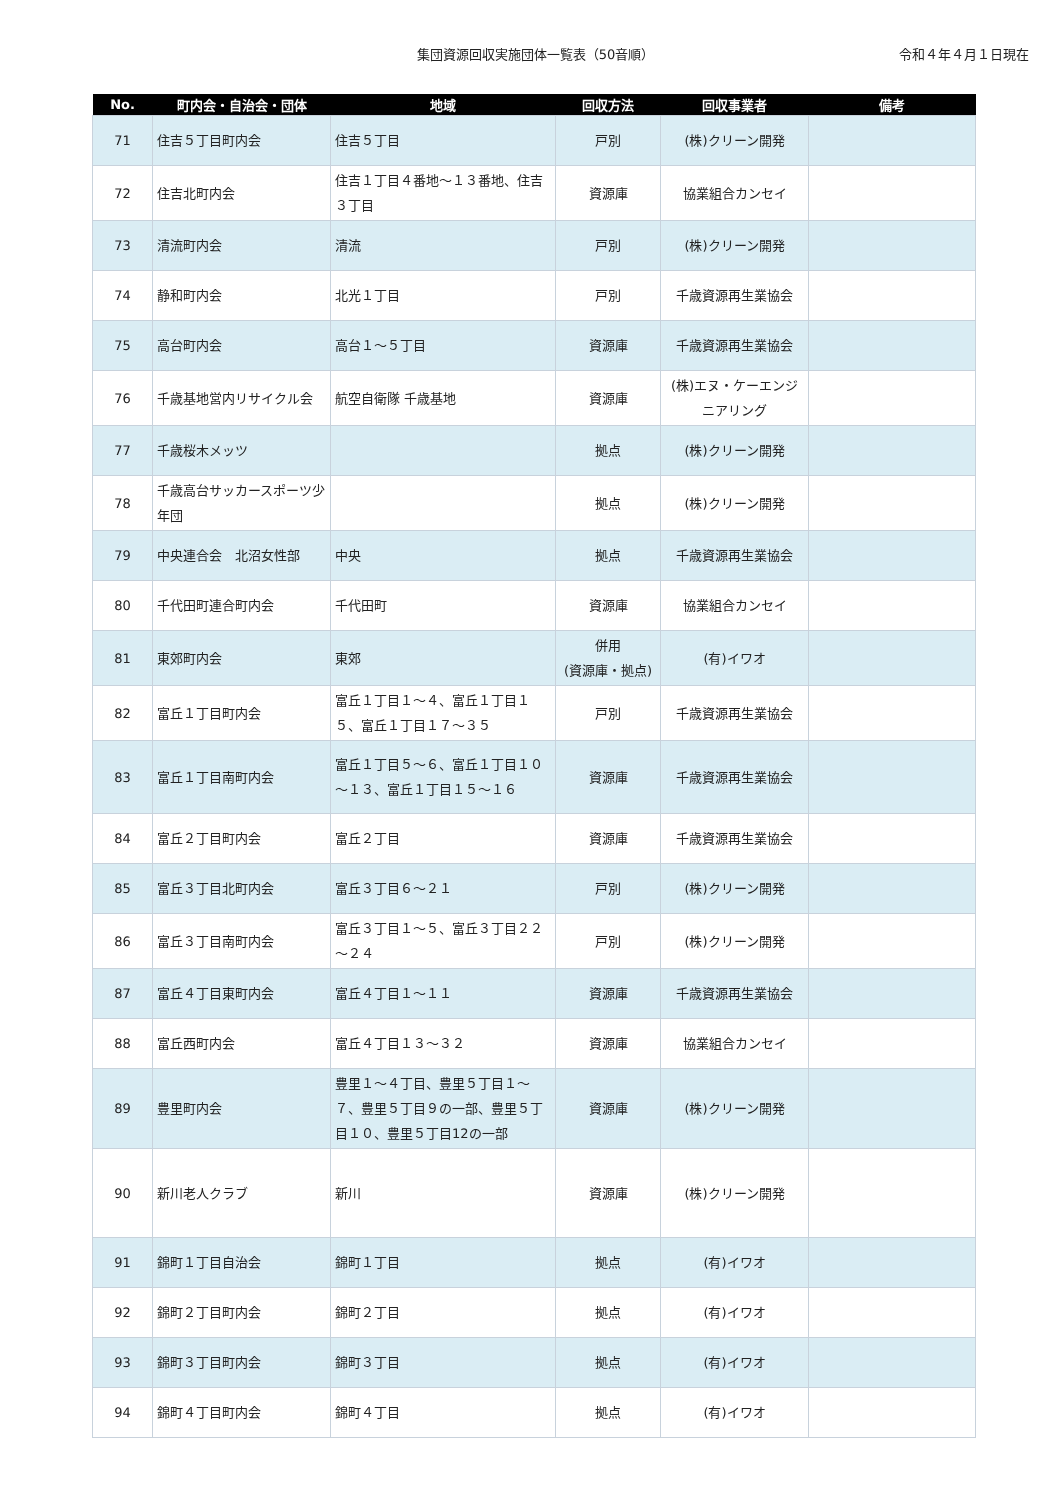集団資源回収実施団体一覧表（50音順）
令和４年４月１日現在
| No. | 町内会・自治会・団体 | 地域 | 回収方法 | 回収事業者 | 備考 |
| --- | --- | --- | --- | --- | --- |
| 71 | 住吉５丁目町内会 | 住吉５丁目 | 戸別 | (株)クリーン開発 | |
| 72 | 住吉北町内会 | 住吉１丁目４番地～１３番地、住吉３丁目 | 資源庫 | 協業組合カンセイ | |
| 73 | 清流町内会 | 清流 | 戸別 | (株)クリーン開発 | |
| 74 | 静和町内会 | 北光１丁目 | 戸別 | 千歳資源再生業協会 | |
| 75 | 高台町内会 | 高台１～５丁目 | 資源庫 | 千歳資源再生業協会 | |
| 76 | 千歳基地営内リサイクル会 | 航空自衛隊 千歳基地 | 資源庫 | (株)エヌ・ケーエンジニアリング | |
| 77 | 千歳桜木メッツ | | 拠点 | (株)クリーン開発 | |
| 78 | 千歳高台サッカースポーツ少年団 | | 拠点 | (株)クリーン開発 | |
| 79 | 中央連合会 北沼女性部 | 中央 | 拠点 | 千歳資源再生業協会 | |
| 80 | 千代田町連合町内会 | 千代田町 | 資源庫 | 協業組合カンセイ | |
| 81 | 東郊町内会 | 東郊 | 併用 (資源庫・拠点) | (有)イワオ | |
| 82 | 富丘１丁目町内会 | 富丘１丁目１～４、富丘１丁目１５、富丘１丁目１７～３５ | 戸別 | 千歳資源再生業協会 | |
| 83 | 富丘１丁目南町内会 | 富丘１丁目５～６、富丘１丁目１０～１３、富丘１丁目１５～１６ | 資源庫 | 千歳資源再生業協会 | |
| 84 | 富丘２丁目町内会 | 富丘２丁目 | 資源庫 | 千歳資源再生業協会 | |
| 85 | 富丘３丁目北町内会 | 富丘３丁目６～２１ | 戸別 | (株)クリーン開発 | |
| 86 | 富丘３丁目南町内会 | 富丘３丁目１～５、富丘３丁目２２～２４ | 戸別 | (株)クリーン開発 | |
| 87 | 富丘４丁目東町内会 | 富丘４丁目１～１１ | 資源庫 | 千歳資源再生業協会 | |
| 88 | 富丘西町内会 | 富丘４丁目１３～３２ | 資源庫 | 協業組合カンセイ | |
| 89 | 豊里町内会 | 豊里１～４丁目、豊里５丁目１～７、豊里５丁目９の一部、豊里５丁目１０、豊里５丁目12の一部 | 資源庫 | (株)クリーン開発 | |
| 90 | 新川老人クラブ | 新川 | 資源庫 | (株)クリーン開発 | |
| 91 | 錦町１丁目自治会 | 錦町１丁目 | 拠点 | (有)イワオ | |
| 92 | 錦町２丁目町内会 | 錦町２丁目 | 拠点 | (有)イワオ | |
| 93 | 錦町３丁目町内会 | 錦町３丁目 | 拠点 | (有)イワオ | |
| 94 | 錦町４丁目町内会 | 錦町４丁目 | 拠点 | (有)イワオ | |